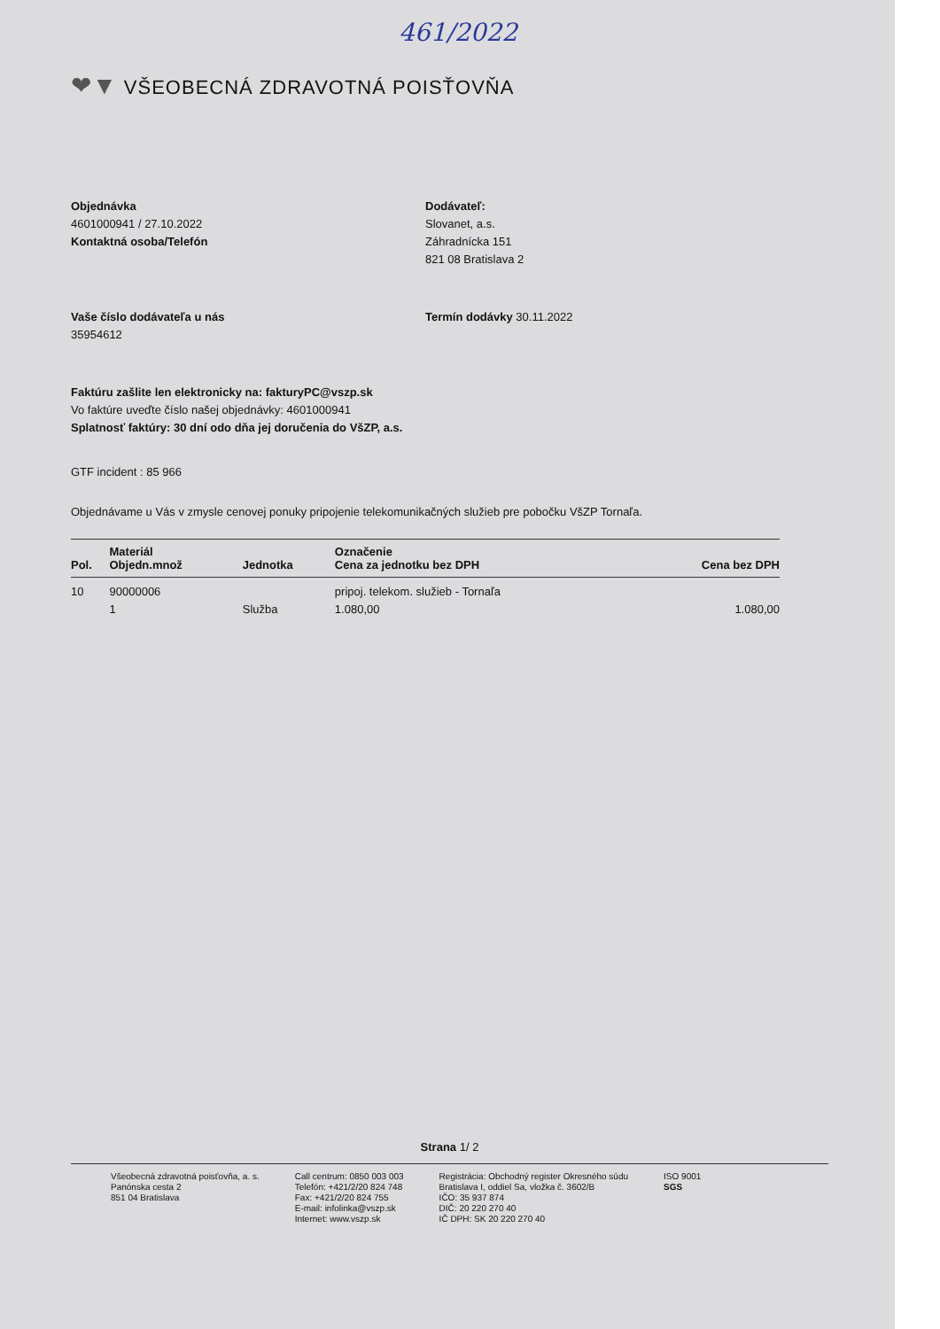461/2022
❤▼ VŠEOBECNÁ ZDRAVOTNÁ POISŤOVŇA
Objednávka
4601000941 / 27.10.2022
Kontaktná osoba/Telefón
Dodávateľ:
Slovanet, a.s.
Záhradnícka 151
821 08 Bratislava 2
Vaše číslo dodávateľa u nás
35954612
Termín dodávky 30.11.2022
Faktúru zašlite len elektronicky na: fakturyPC@vszp.sk
Vo faktúre uveďte číslo našej objednávky: 4601000941
Splatnosť faktúry: 30 dní odo dňa jej doručenia do VšZP, a.s.
GTF incident : 85 966
Objednávame u Vás v zmysle cenovej ponuky pripojenie telekomunikačných služieb pre pobočku VšZP Tornaľa.
| Pol. | Materiál Objedn.množ | Jednotka | Označenie Cena za jednotku bez DPH | Cena bez DPH |
| --- | --- | --- | --- | --- |
| 10 | 90000006 1 | Služba | pripoj. telekom. služieb - Tornaľa 1.080,00 | 1.080,00 |
Strana 1/ 2
Všeobecná zdravotná poisťovňa, a. s.
Panónska cesta 2
851 04 Bratislava
Call centrum: 0850 003 003
Telefón: +421/2/20 824 748
Fax: +421/2/20 824 755
E-mail: infolinka@vszp.sk
Internet: www.vszp.sk
Registrácia: Obchodný register Okresného súdu
Bratislava I, oddiel Sa, vložka č. 3602/B
IČO: 35 937 874
DIČ: 20 220 270 40
IČ DPH: SK 20 220 270 40
ISO 9001
SGS